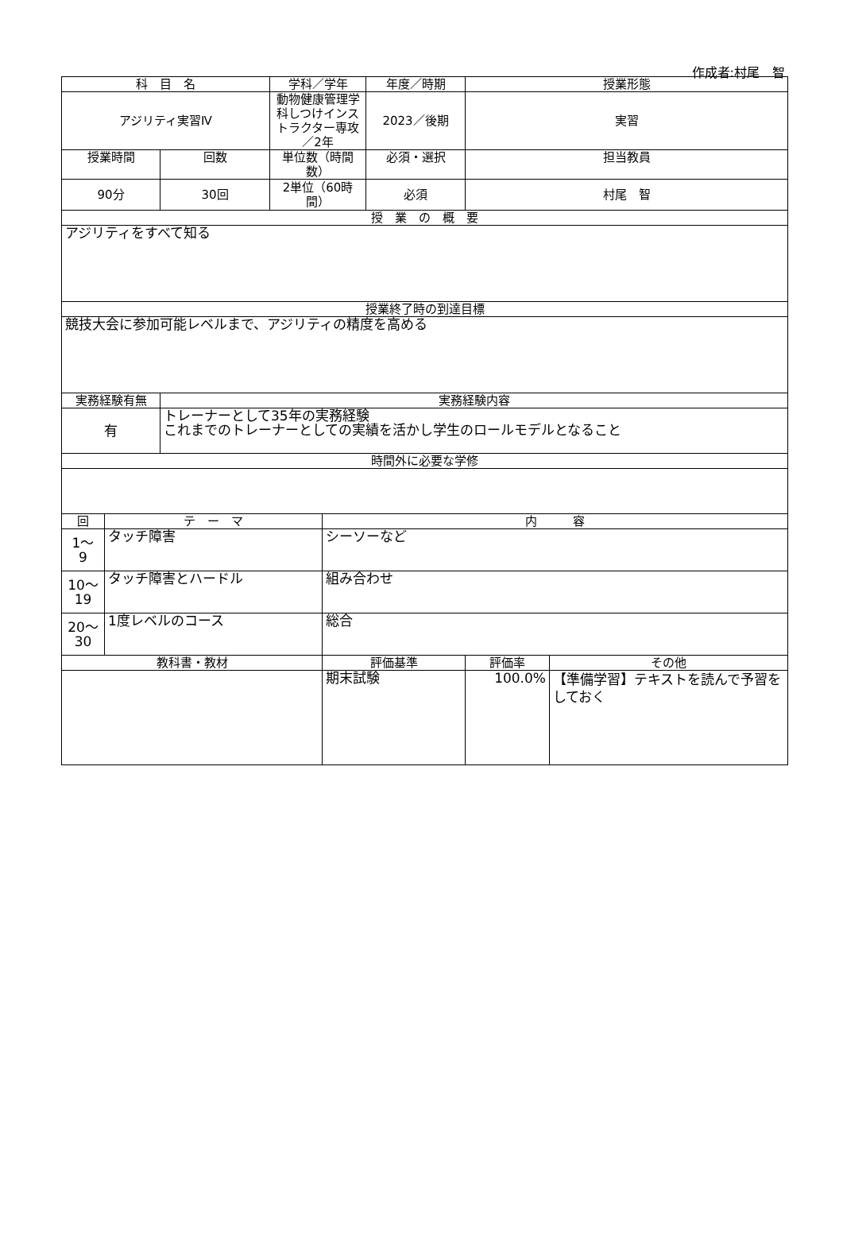作成者:村尾　智
| 科 目 名 | | | 学科／学年 | | 年度／時期 | 授業形態 | |
| アジリティ実習Ⅳ | | | 動物健康管理学科しつけインストラクター専攻／2年 | | 2023／後期 | 実習 | |
| 授業時間 | | 回数 | 単位数（時間数） | | 必須・選択 | 担当教員 | |
| 90分 | | 30回 | 2単位（60時間） | | 必須 | 村尾 智 | |
| 授 業 の 概 要 | | | | | | | |
| アジリティをすべて知る | | | | | | | |
| 授業終了時の到達目標 | | | | | | | |
| 競技大会に参加可能レベルまで、アジリティの精度を高める | | | | | | | |
| 実務経験有無 | | 実務経験内容 | | | | | |
| 有 | | トレーナーとして35年の実務経験 これまでのトレーナーとしての実績を活かし学生のロールモデルとなること | | | | | |
| 時間外に必要な学修 | | | | | | | |
| 回 | テ ー マ | | | 内 容 | | | |
| 1～ 9 | タッチ障害 | | | シーソーなど | | | |
| 10～ 19 | タッチ障害とハードル | | | 組み合わせ | | | |
| 20～ 30 | 1度レベルのコース | | | 総合 | | | |
| 教科書・教材 | | | | 評価基準 | | 評価率 | その他 |
| | | | | 期末試験 | | 100.0% | 【準備学習】テキストを読んで予習をしておく |